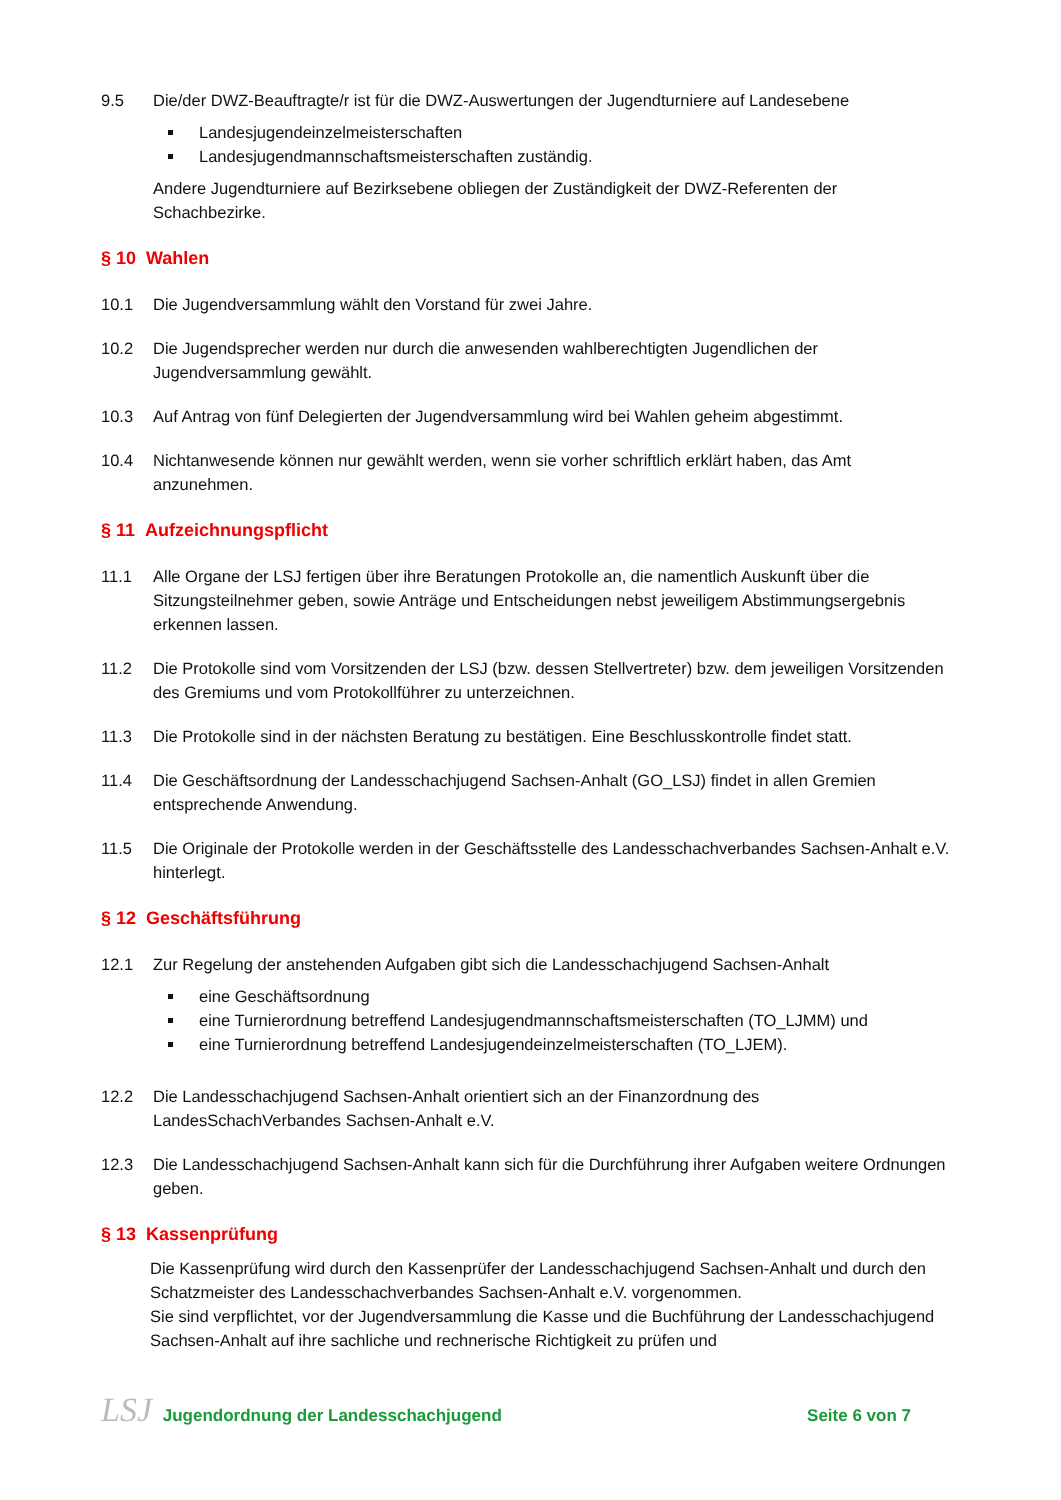9.5 Die/der DWZ-Beauftragte/r ist für die DWZ-Auswertungen der Jugendturniere auf Landesebene
Landesjugendeinzelmeisterschaften
Landesjugendmannschaftsmeisterschaften zuständig.
Andere Jugendturniere auf Bezirksebene obliegen der Zuständigkeit der DWZ-Referenten der Schachbezirke.
§ 10 Wahlen
10.1 Die Jugendversammlung wählt den Vorstand für zwei Jahre.
10.2 Die Jugendsprecher werden nur durch die anwesenden wahlberechtigten Jugendlichen der Jugendversammlung gewählt.
10.3 Auf Antrag von fünf Delegierten der Jugendversammlung wird bei Wahlen geheim abgestimmt.
10.4 Nichtanwesende können nur gewählt werden, wenn sie vorher schriftlich erklärt haben, das Amt anzunehmen.
§ 11 Aufzeichnungspflicht
11.1 Alle Organe der LSJ fertigen über ihre Beratungen Protokolle an, die namentlich Auskunft über die Sitzungsteilnehmer geben, sowie Anträge und Entscheidungen nebst jeweiligem Abstimmungsergebnis erkennen lassen.
11.2 Die Protokolle sind vom Vorsitzenden der LSJ (bzw. dessen Stellvertreter) bzw. dem jeweiligen Vorsitzenden des Gremiums und vom Protokollführer zu unterzeichnen.
11.3 Die Protokolle sind in der nächsten Beratung zu bestätigen. Eine Beschlusskontrolle findet statt.
11.4 Die Geschäftsordnung der Landesschachjugend Sachsen-Anhalt (GO_LSJ) findet in allen Gremien entsprechende Anwendung.
11.5 Die Originale der Protokolle werden in der Geschäftsstelle des Landesschachverbandes Sachsen-Anhalt e.V. hinterlegt.
§ 12 Geschäftsführung
12.1 Zur Regelung der anstehenden Aufgaben gibt sich die Landesschachjugend Sachsen-Anhalt
eine Geschäftsordnung
eine Turnierordnung betreffend Landesjugendmannschaftsmeisterschaften (TO_LJMM) und
eine Turnierordnung betreffend Landesjugendeinzelmeisterschaften (TO_LJEM).
12.2 Die Landesschachjugend Sachsen-Anhalt orientiert sich an der Finanzordnung des LandesSchachVerbandes Sachsen-Anhalt e.V.
12.3 Die Landesschachjugend Sachsen-Anhalt kann sich für die Durchführung ihrer Aufgaben weitere Ordnungen geben.
§ 13 Kassenprüfung
Die Kassenprüfung wird durch den Kassenprüfer der Landesschachjugend Sachsen-Anhalt und durch den Schatzmeister des Landesschachverbandes Sachsen-Anhalt e.V. vorgenommen.
Sie sind verpflichtet, vor der Jugendversammlung die Kasse und die Buchführung der Landesschachjugend Sachsen-Anhalt auf ihre sachliche und rechnerische Richtigkeit zu prüfen und
LSJ Jugendordnung der Landesschachjugend
Seite 6 von 7